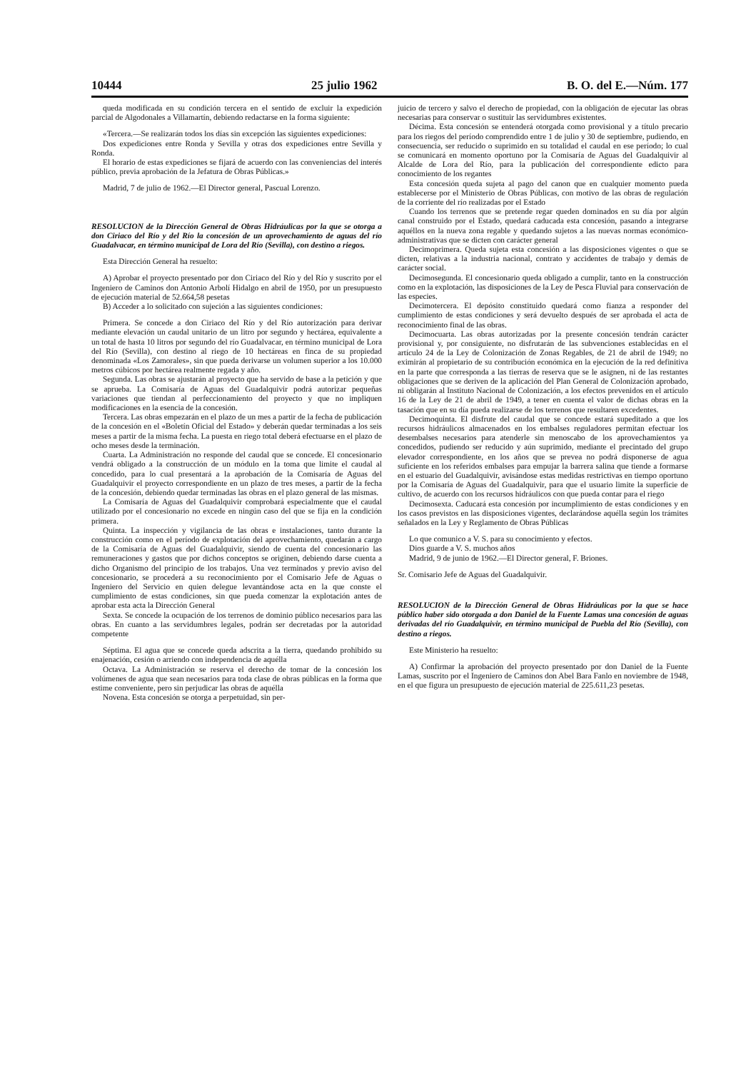10444 25 julio 1962 B. O. del E.—Núm. 177
queda modificada en su condición tercera en el sentido de excluir la expedición parcial de Algodonales a Villamartín, debiendo redactarse en la forma siguiente:
«Tercera.—Se realizarán todos los días sin excepción las siguientes expediciones:
Dos expediciones entre Ronda y Sevilla y otras dos expediciones entre Sevilla y Ronda.
El horario de estas expediciones se fijará de acuerdo con las conveniencias del interés público, previa aprobación de la Jefatura de Obras Públicas.»
Madrid, 7 de julio de 1962.—El Director general, Pascual Lorenzo.
RESOLUCION de la Dirección General de Obras Hidráulicas por la que se otorga a don Ciriaco del Río y del Río la concesión de un aprovechamiento de aguas del río Guadalvacar, en término municipal de Lora del Río (Sevilla), con destino a riegos.
Esta Dirección General ha resuelto:
A) Aprobar el proyecto presentado por don Ciriaco del Río y del Río y suscrito por el Ingeniero de Caminos don Antonio Arbolí Hidalgo en abril de 1950, por un presupuesto de ejecución material de 52.664,58 pesetas
B) Acceder a lo solicitado con sujeción a las siguientes condiciones:
Primera. Se concede a don Ciriaco del Río y del Río autorización para derivar mediante elevación un caudal unitario de un litro por segundo y hectárea, equivalente a un total de hasta 10 litros por segundo del río Guadalvacar, en término municipal de Lora del Río (Sevilla), con destino al riego de 10 hectáreas en finca de su propiedad denominada «Los Zamorales», sin que pueda derivarse un volumen superior a los 10.000 metros cúbicos por hectárea realmente regada y año.
Segunda. Las obras se ajustarán al proyecto que ha servido de base a la petición y que se aprueba. La Comisaría de Aguas del Guadalquivir podrá autorizar pequeñas variaciones que tiendan al perfeccionamiento del proyecto y que no impliquen modificaciones en la esencia de la concesión.
Tercera. Las obras empezarán en el plazo de un mes a partir de la fecha de publicación de la concesión en el «Boletín Oficial del Estado» y deberán quedar terminadas a los seis meses a partir de la misma fecha. La puesta en riego total deberá efectuarse en el plazo de ocho meses desde la terminación.
Cuarta. La Administración no responde del caudal que se concede. El concesionario vendrá obligado a la construcción de un módulo en la toma que limite el caudal al concedido, para lo cual presentará a la aprobación de la Comisaría de Aguas del Guadalquivir el proyecto correspondiente en un plazo de tres meses, a partir de la fecha de la concesión, debiendo quedar terminadas las obras en el plazo general de las mismas.
La Comisaría de Aguas del Guadalquivir comprobará especialmente que el caudal utilizado por el concesionario no excede en ningún caso del que se fija en la condición primera.
Quinta. La inspección y vigilancia de las obras e instalaciones, tanto durante la construcción como en el período de explotación del aprovechamiento, quedarán a cargo de la Comisaría de Aguas del Guadalquivir, siendo de cuenta del concesionario las remuneraciones y gastos que por dichos conceptos se originen, debiendo darse cuenta a dicho Organismo del principio de los trabajos. Una vez terminados y previo aviso del concesionario, se procederá a su reconocimiento por el Comisario Jefe de Aguas o Ingeniero del Servicio en quien delegue levantándose acta en la que conste el cumplimiento de estas condiciones, sin que pueda comenzar la explotación antes de aprobar esta acta la Dirección General
Sexta. Se concede la ocupación de los terrenos de dominio público necesarios para las obras. En cuanto a las servidumbres legales, podrán ser decretadas por la autoridad competente
Séptima. El agua que se concede queda adscrita a la tierra, quedando prohibido su enajenación, cesión o arriendo con independencia de aquélla
Octava. La Administración se reserva el derecho de tomar de la concesión los volúmenes de agua que sean necesarios para toda clase de obras públicas en la forma que estime conveniente, pero sin perjudicar las obras de aquélla
Novena. Esta concesión se otorga a perpetuidad, sin per-
juicio de tercero y salvo el derecho de propiedad, con la obligación de ejecutar las obras necesarias para conservar o sustituir las servidumbres existentes.
Décima. Esta concesión se entenderá otorgada como provisional y a título precario para los riegos del período comprendido entre 1 de julio y 30 de septiembre, pudiendo, en consecuencia, ser reducido o suprimido en su totalidad el caudal en ese período; lo cual se comunicará en momento oportuno por la Comisaría de Aguas del Guadalquivir al Alcalde de Lora del Río, para la publicación del correspondiente edicto para conocimiento de los regantes
Esta concesión queda sujeta al pago del canon que en cualquier momento pueda establecerse por el Ministerio de Obras Públicas, con motivo de las obras de regulación de la corriente del río realizadas por el Estado
Cuando los terrenos que se pretende regar queden dominados en su día por algún canal construido por el Estado, quedará caducada esta concesión, pasando a integrarse aquéllos en la nueva zona regable y quedando sujetos a las nuevas normas económico-administrativas que se dicten con carácter general
Decimoprimera. Queda sujeta esta concesión a las disposiciones vigentes o que se dicten, relativas a la industria nacional, contrato y accidentes de trabajo y demás de carácter social.
Decimosegunda. El concesionario queda obligado a cumplir, tanto en la construcción como en la explotación, las disposiciones de la Ley de Pesca Fluvial para conservación de las especies.
Decimotercera. El depósito constituido quedará como fianza a responder del cumplimiento de estas condiciones y será devuelto después de ser aprobada el acta de reconocimiento final de las obras.
Decimocuarta. Las obras autorizadas por la presente concesión tendrán carácter provisional y, por consiguiente, no disfrutarán de las subvenciones establecidas en el artículo 24 de la Ley de Colonización de Zonas Regables, de 21 de abril de 1949; no eximirán al propietario de su contribución económica en la ejecución de la red definitiva en la parte que corresponda a las tierras de reserva que se le asignen, ni de las restantes obligaciones que se deriven de la aplicación del Plan General de Colonización aprobado, ni obligarán al Instituto Nacional de Colonización, a los efectos prevenidos en el artículo 16 de la Ley de 21 de abril de 1949, a tener en cuenta el valor de dichas obras en la tasación que en su día pueda realizarse de los terrenos que resultaren excedentes.
Decimoquinta. El disfrute del caudal que se concede estará supeditado a que los recursos hidráulicos almacenados en los embalses reguladores permitan efectuar los desembalses necesarios para atenderle sin menoscabo de los aprovechamientos ya concedidos, pudiendo ser reducido y aún suprimido, mediante el precintado del grupo elevador correspondiente, en los años que se prevea no podrá disponerse de agua suficiente en los referidos embalses para empujar la barrera salina que tiende a formarse en el estuario del Guadalquivir, avisándose estas medidas restrictivas en tiempo oportuno por la Comisaría de Aguas del Guadalquivir, para que el usuario limite la superficie de cultivo, de acuerdo con los recursos hidráulicos con que pueda contar para el riego
Decimosexta. Caducará esta concesión por incumplimiento de estas condiciones y en los casos previstos en las disposiciones vigentes, declarándose aquélla según los trámites señalados en la Ley y Reglamento de Obras Públicas
Lo que comunico a V. S. para su conocimiento y efectos.
Dios guarde a V. S. muchos años
Madrid, 9 de junio de 1962.—El Director general, F. Briones.
Sr. Comisario Jefe de Aguas del Guadalquivir.
RESOLUCION de la Dirección General de Obras Hidráulicas por la que se hace público haber sido otorgada a don Daniel de la Fuente Lamas una concesión de aguas derivadas del río Guadalquivir, en término municipal de Puebla del Río (Sevilla), con destino a riegos.
Este Ministerio ha resuelto:
A) Confirmar la aprobación del proyecto presentado por don Daniel de la Fuente Lamas, suscrito por el Ingeniero de Caminos don Abel Bara Fanlo en noviembre de 1948, en el que figura un presupuesto de ejecución material de 225.611,23 pesetas.